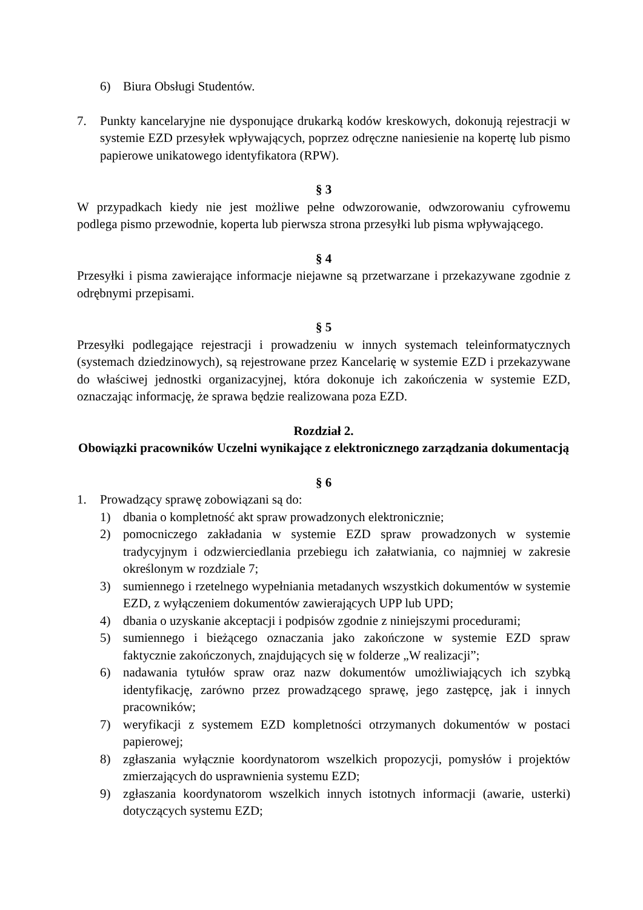6) Biura Obsługi Studentów.
7. Punkty kancelaryjne nie dysponujące drukarką kodów kreskowych, dokonują rejestracji w systemie EZD przesyłek wpływających, poprzez odręczne naniesienie na kopertę lub pismo papierowe unikatowego identyfikatora (RPW).
§ 3
W przypadkach kiedy nie jest możliwe pełne odwzorowanie, odwzorowaniu cyfrowemu podlega pismo przewodnie, koperta lub pierwsza strona przesyłki lub pisma wpływającego.
§ 4
Przesyłki i pisma zawierające informacje niejawne są przetwarzane i przekazywane zgodnie z odrębnymi przepisami.
§ 5
Przesyłki podlegające rejestracji i prowadzeniu w innych systemach teleinformatycznych (systemach dziedzinowych), są rejestrowane przez Kancelarię w systemie EZD i przekazywane do właściwej jednostki organizacyjnej, która dokonuje ich zakończenia w systemie EZD, oznaczając informację, że sprawa będzie realizowana poza EZD.
Rozdział 2.
Obowiązki pracowników Uczelni wynikające z elektronicznego zarządzania dokumentacją
§ 6
1. Prowadzący sprawę zobowiązani są do:
1) dbania o kompletność akt spraw prowadzonych elektronicznie;
2) pomocniczego zakładania w systemie EZD spraw prowadzonych w systemie tradycyjnym i odzwierciedlania przebiegu ich załatwiania, co najmniej w zakresie określonym w rozdziale 7;
3) sumiennego i rzetelnego wypełniania metadanych wszystkich dokumentów w systemie EZD, z wyłączeniem dokumentów zawierających UPP lub UPD;
4) dbania o uzyskanie akceptacji i podpisów zgodnie z niniejszymi procedurami;
5) sumiennego i bieżącego oznaczania jako zakończone w systemie EZD spraw faktycznie zakończonych, znajdujących się w folderze „W realizacji”;
6) nadawania tytułów spraw oraz nazw dokumentów umożliwiających ich szybką identyfikację, zarówno przez prowadzącego sprawę, jego zastępcę, jak i innych pracowników;
7) weryfikacji z systemem EZD kompletności otrzymanych dokumentów w postaci papierowej;
8) zgłaszania wyłącznie koordynatorom wszelkich propozycji, pomysłów i projektów zmierzających do usprawnienia systemu EZD;
9) zgłaszania koordynatorom wszelkich innych istotnych informacji (awarie, usterki) dotyczących systemu EZD;